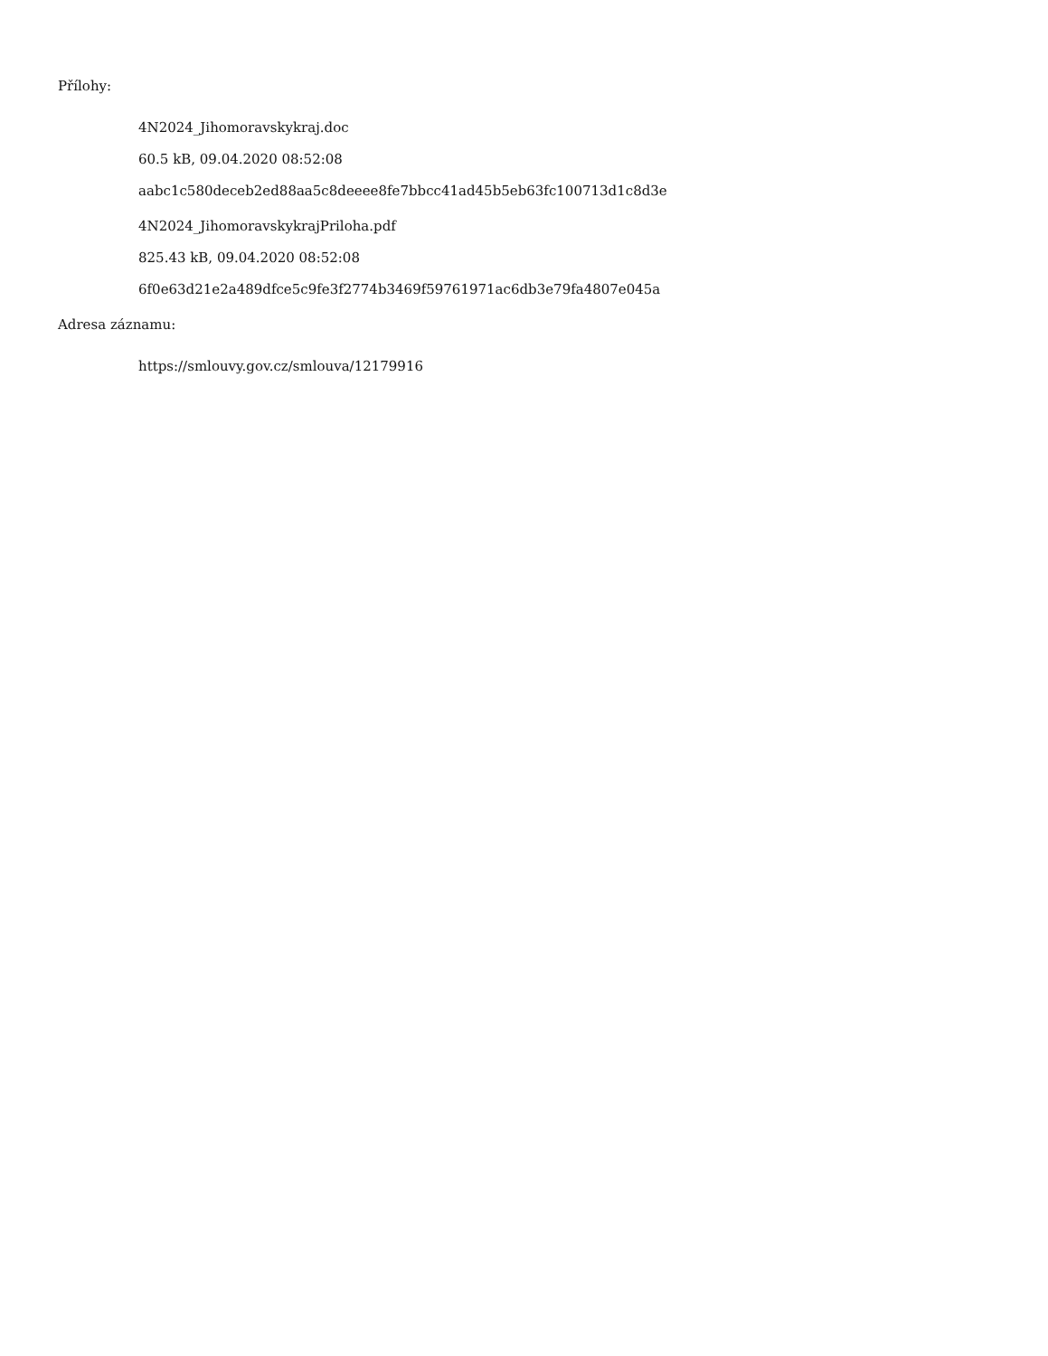Přílohy:
4N2024_Jihomoravskykraj.doc
60.5 kB, 09.04.2020 08:52:08
aabc1c580deceb2ed88aa5c8deeee8fe7bbcc41ad45b5eb63fc100713d1c8d3e
4N2024_JihomoravskykrajPriloha.pdf
825.43 kB, 09.04.2020 08:52:08
6f0e63d21e2a489dfce5c9fe3f2774b3469f59761971ac6db3e79fa4807e045a
Adresa záznamu:
https://smlouvy.gov.cz/smlouva/12179916